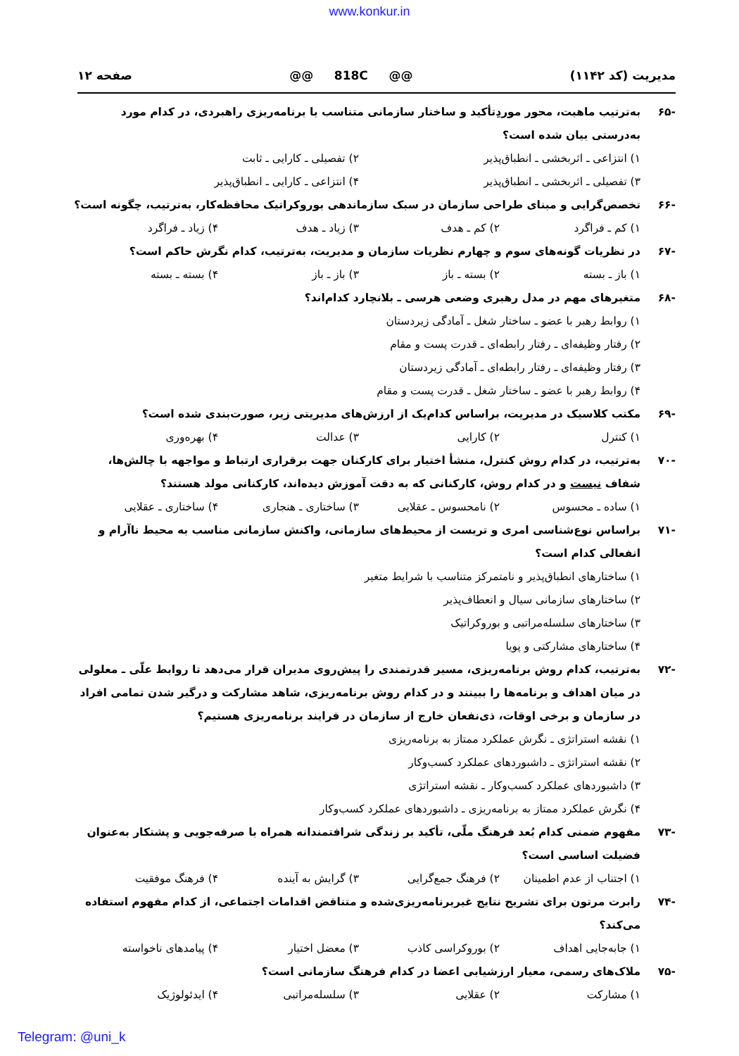www.konkur.in
مدیریت (کد ۱۱۴۲) @@ 818C @@ صفحه ۱۲
-۶۵ به‌ترتیب ماهیت، محور موردِتأکید و ساختار سازمانی متناسب با برنامه‌ریزی راهبردی، در کدام مورد به‌درستی بیان شده است؟
۱) انتزاعی ـ اثربخشی ـ انطباق‌پذیر ۲) تفصیلی ـ کارایی ـ ثابت
۳) تفصیلی ـ اثربخشی ـ انطباق‌پذیر ۴) انتزاعی ـ کارایی ـ انطباق‌پذیر
-۶۶ تخصص‌گرایی و مبنای طراحی سازمان در سبک سازماندهی بوروکراتیک محافظه‌کار، به‌ترتیب، چگونه است؟
۱) کم ـ فراگرد ۲) کم ـ هدف ۳) زیاد ـ هدف ۴) زیاد ـ فراگرد
-۶۷ در نظریات گونه‌های سوم و چهارم نظریات سازمان و مدیریت، به‌ترتیب، کدام نگرش حاکم است؟
۱) باز ـ بسته ۲) بسته ـ باز ۳) باز ـ باز ۴) بسته ـ بسته
-۶۸ متغیرهای مهم در مدل رهبری وضعی هرسی ـ بلانچارد کدام‌اند؟
۱) روابط رهبر با عضو ـ ساختار شغل ـ آمادگی زیردستان
۲) رفتار وظیفه‌ای ـ رفتار رابطه‌ای ـ قدرت پست و مقام
۳) رفتار وظیفه‌ای ـ رفتار رابطه‌ای ـ آمادگی زیردستان
۴) روابط رهبر با عضو ـ ساختار شغل ـ قدرت پست و مقام
-۶۹ مکتب کلاسیک در مدیریت، براساس کدام‌یک از ارزش‌های مدیریتی زیر، صورت‌بندی شده است؟
۱) کنترل ۲) کارایی ۳) عدالت ۴) بهره‌وری
-۷۰ به‌ترتیب، در کدام روش کنترل، منشأ اختیار برای کارکنان جهت برقراری ارتباط و مواجهه با چالش‌ها، شفاف نیست و در کدام روش، کارکنانی که به دقت آموزش دیده‌اند، کارکنانی مولد هستند؟
۱) ساده ـ محسوس ۲) نامحسوس ـ عقلایی ۳) ساختاری ـ هنجاری ۴) ساختاری ـ عقلایی
-۷۱ براساس نوع‌شناسی امری و تریست از محیط‌های سازمانی، واکنش سازمانی مناسب به محیط ناآرام و انفعالی کدام است؟
۱) ساختارهای انطباق‌پذیر و نامتمرکز متناسب با شرایط متغیر
۲) ساختارهای سازمانی سیال و انعطاف‌پذیر
۳) ساختارهای سلسله‌مراتبی و بوروکراتیک
۴) ساختارهای مشارکتی و پویا
-۷۲ به‌ترتیب، کدام روش برنامه‌ریزی، مسیر قدرتمندی را پیش‌روی مدیران قرار می‌دهد تا روابط علّی ـ معلولی در میان اهداف و برنامه‌ها را ببینند و در کدام روش برنامه‌ریزی، شاهد مشارکت و درگیر شدن تمامی افراد در سازمان و برخی اوقات، ذی‌نفعان خارج از سازمان در فرایند برنامه‌ریزی هستیم؟
۱) نقشه استراتژی ـ نگرش عملکرد ممتاز به برنامه‌ریزی
۲) نقشه استراتژی ـ داشبوردهای عملکرد کسب‌وکار
۳) داشبوردهای عملکرد کسب‌وکار ـ نقشه استراتژی
۴) نگرش عملکرد ممتاز به برنامه‌ریزی ـ داشبوردهای عملکرد کسب‌وکار
-۷۳ مفهوم ضمنی کدام بُعد فرهنگ ملّی، تأکید بر زندگی شرافتمندانه همراه با صرفه‌جویی و پشتکار به‌عنوان فضیلت اساسی است؟
۱) اجتناب از عدم اطمینان ۲) فرهنگ جمع‌گرایی ۳) گرایش به آینده ۴) فرهنگ موفقیت
-۷۴ رابرت مرتون برای تشریح نتایج غیربرنامه‌ریزی‌شده و متناقض اقدامات اجتماعی، از کدام مفهوم استفاده می‌کند؟
۱) جابه‌جایی اهداف ۲) بوروکراسی کاذب ۳) معضل اختیار ۴) پیامدهای ناخواسته
-۷۵ ملاک‌های رسمی، معیار ارزشیابی اعضا در کدام فرهنگ سازمانی است؟
۱) مشارکت ۲) عقلایی ۳) سلسله‌مراتبی ۴) ایدئولوژیک
Telegram: @uni_k